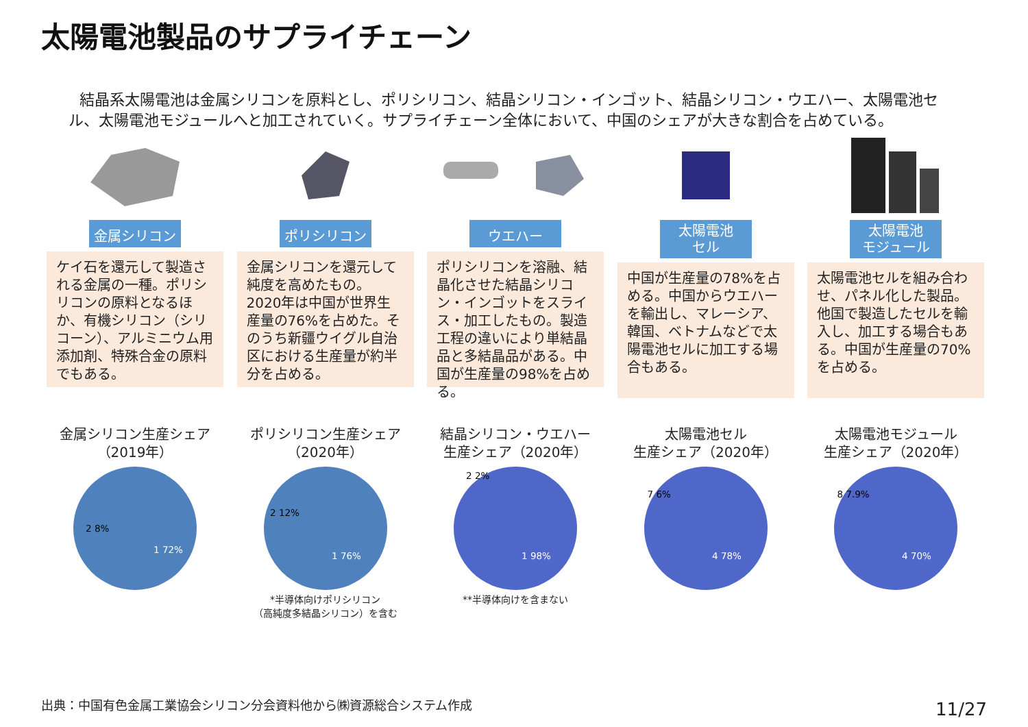太陽電池製品のサプライチェーン
結晶系太陽電池は金属シリコンを原料とし、ポリシリコン、結晶シリコン・インゴット、結晶シリコン・ウエハー、太陽電池セル、太陽電池モジュールへと加工されていく。サプライチェーン全体において、中国のシェアが大きな割合を占めている。
金属シリコン
ケイ石を還元して製造される金属の一種。ポリシリコンの原料となるほか、有機シリコン（シリコーン）、アルミニウム用添加剤、特殊合金の原料でもある。
ポリシリコン
金属シリコンを還元して純度を高めたもの。2020年は中国が世界生産量の76%を占めた。そのうち新疆ウイグル自治区における生産量が約半分を占める。
ウエハー
ポリシリコンを溶融、結晶化させた結晶シリコン・インゴットをスライス・加工したもの。製造工程の違いにより単結晶品と多結晶品がある。中国が生産量の98%を占める。
太陽電池
セル
中国が生産量の78%を占める。中国からウエハーを輸出し、マレーシア、韓国、ベトナムなどで太陽電池セルに加工する場合もある。
太陽電池
モジュール
太陽電池セルを組み合わせ、パネル化した製品。他国で製造したセルを輸入し、加工する場合もある。中国が生産量の70%を占める。
金属シリコン生産シェア
（2019年）
1 72%
2 8%
ポリシリコン生産シェア
（2020年）
1 76%
2 12%
*半導体向けポリシリコン
（高純度多結晶シリコン）を含む
結晶シリコン・ウエハー
生産シェア（2020年）
1 98%
2 2%
**半導体向けを含まない
太陽電池セル
生産シェア（2020年）
4 78%
7 6%
太陽電池モジュール
生産シェア（2020年）
4 70%
8 7.9%
出典：中国有色金属工業協会シリコン分会資料他から㈱資源総合システム作成
11/27